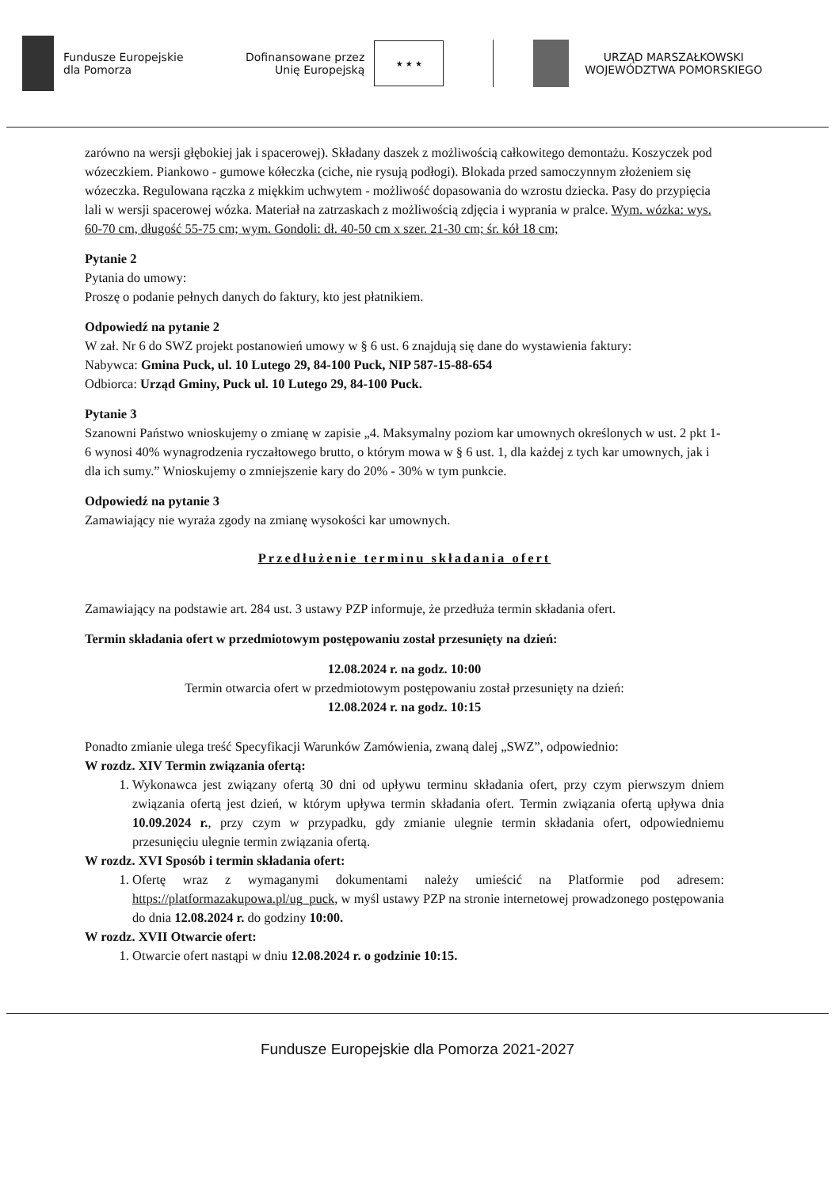Fundusze Europejskie
dla Pomorza
Dofinansowane przez
Unię Europejską
★ ★ ★
URZĄD MARSZAŁKOWSKI
WOJEWÓDZTWA POMORSKIEGO
zarówno na wersji głębokiej jak i spacerowej). Składany daszek z możliwością całkowitego demontażu. Koszyczek pod wózeczkiem. Piankowo - gumowe kółeczka (ciche, nie rysują podłogi). Blokada przed samoczynnym złożeniem się wózeczka. Regulowana rączka z miękkim uchwytem - możliwość dopasowania do wzrostu dziecka. Pasy do przypięcia lali w wersji spacerowej wózka. Materiał na zatrzaskach z możliwością zdjęcia i wyprania w pralce. Wym. wózka: wys. 60-70 cm, długość 55-75 cm; wym. Gondoli: dł. 40-50 cm x szer. 21-30 cm; śr. kół 18 cm;
Pytanie 2
Pytania do umowy:
Proszę o podanie pełnych danych do faktury, kto jest płatnikiem.
Odpowiedź na pytanie 2
W zał. Nr 6 do SWZ projekt postanowień umowy w § 6 ust. 6 znajdują się dane do wystawienia faktury:
Nabywca: Gmina Puck, ul. 10 Lutego 29, 84-100 Puck, NIP 587-15-88-654
Odbiorca: Urząd Gminy, Puck ul. 10 Lutego 29, 84-100 Puck.
Pytanie 3
Szanowni Państwo wnioskujemy o zmianę w zapisie „4. Maksymalny poziom kar umownych określonych w ust. 2 pkt 1-6 wynosi 40% wynagrodzenia ryczałtowego brutto, o którym mowa w § 6 ust. 1, dla każdej z tych kar umownych, jak i dla ich sumy.” Wnioskujemy o zmniejszenie kary do 20% - 30% w tym punkcie.
Odpowiedź na pytanie 3
Zamawiający nie wyraża zgody na zmianę wysokości kar umownych.
Przedłużenie terminu składania ofert
Zamawiający na podstawie art. 284 ust. 3 ustawy PZP informuje, że przedłuża termin składania ofert.
Termin składania ofert w przedmiotowym postępowaniu został przesunięty na dzień:
12.08.2024 r. na godz. 10:00
Termin otwarcia ofert w przedmiotowym postępowaniu został przesunięty na dzień:
12.08.2024 r. na godz. 10:15
Ponadto zmianie ulega treść Specyfikacji Warunków Zamówienia, zwaną dalej „SWZ”, odpowiednio:
W rozdz. XIV Termin związania ofertą:
1. Wykonawca jest związany ofertą 30 dni od upływu terminu składania ofert, przy czym pierwszym dniem związania ofertą jest dzień, w którym upływa termin składania ofert. Termin związania ofertą upływa dnia 10.09.2024 r., przy czym w przypadku, gdy zmianie ulegnie termin składania ofert, odpowiedniemu przesunięciu ulegnie termin związania ofertą.
W rozdz. XVI Sposób i termin składania ofert:
1. Ofertę wraz z wymaganymi dokumentami należy umieścić na Platformie pod adresem: https://platformazakupowa.pl/ug_puck, w myśl ustawy PZP na stronie internetowej prowadzonego postępowania do dnia 12.08.2024 r. do godziny 10:00.
W rozdz. XVII Otwarcie ofert:
1. Otwarcie ofert nastąpi w dniu 12.08.2024 r. o godzinie 10:15.
Fundusze Europejskie dla Pomorza 2021-2027